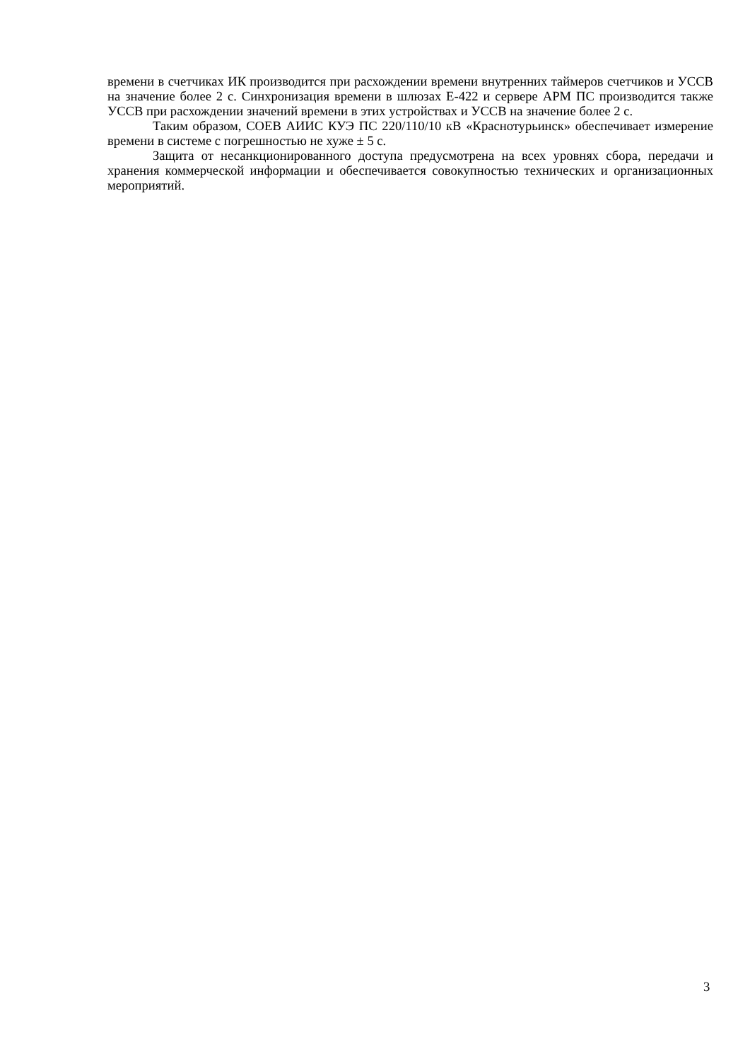времени в счетчиках ИК производится при расхождении времени внутренних таймеров счетчиков и УССВ на значение более 2 с. Синхронизация времени в шлюзах Е-422 и сервере АРМ ПС производится также УССВ при расхождении значений времени в этих устройствах и УССВ на значение более 2 с.
Таким образом, СОЕВ АИИС КУЭ ПС 220/110/10 кВ «Краснотурьинск» обеспечивает измерение времени в системе с погрешностью не хуже ± 5 с.
Защита от несанкционированного доступа предусмотрена на всех уровнях сбора, передачи и хранения коммерческой информации и обеспечивается совокупностью технических и организационных мероприятий.
3